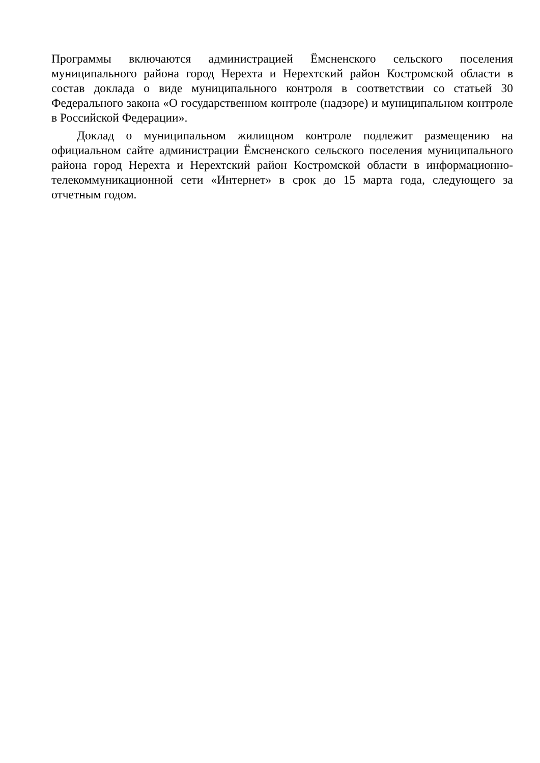Программы включаются администрацией Ёмсненского сельского поселения муниципального района город Нерехта и Нерехтский район Костромской области в состав доклада о виде муниципального контроля в соответствии со статьей 30 Федерального закона «О государственном контроле (надзоре) и муниципальном контроле в Российской Федерации».
Доклад о муниципальном жилищном контроле подлежит размещению на официальном сайте администрации Ёмсненского сельского поселения муниципального района город Нерехта и Нерехтский район Костромской области в информационно-телекоммуникационной сети «Интернет» в срок до 15 марта года, следующего за отчетным годом.